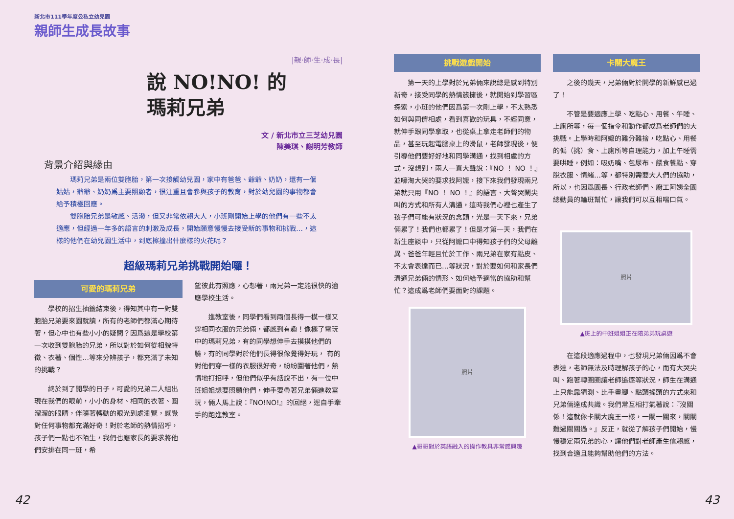新北市111學年度公私立幼兒園
親師生成長故事
|親·師·生·成·長|
說 NO!NO! 的
瑪莉兄弟
文 / 新北市立三芝幼兒園
陳美琪、謝明芳教師
背景介紹與緣由
瑪莉兄弟是兩位雙胞胎，第一次接觸幼兒園，家中有爸爸、爺爺、奶奶，還有一個姑姑，爺爺、奶奶爲主要照顧者，很注重且會參與孩子的教育，對於幼兒園的事物都會給予積極回應。
雙胞胎兄弟是敏感、活潑，但又非常依賴大人，小班剛開始上學的他們有一些不太適應，但經過一年多的語言的刺激及成長，開始願意慢慢去接受新的事物和挑戰…，這樣的他們在幼兒園生活中，到底擦撞出什麼樣的火花呢？
超級瑪莉兄弟挑戰開始囉！
可愛的瑪莉兄弟
學校的招生抽籤結束後，得知其中有一對雙胞胎兄弟要來園就讀，所有的老師們都滿心期待著，但心中也有些小小的疑問？因爲這是學校第一次收到雙胞胎的兄弟，所以對於如何從相貌特徵、衣著、個性…等來分辨孩子，都充滿了未知的挑戰？
終於到了開學的日子，可愛的兄弟二人組出現在我們的眼前，小小的身材、相同的衣著、圓溜溜的眼睛，伴隨著轉動的眼光到處瀏覽，感覺對任何事物都充滿好奇！對於老師的熱情招呼，孩子們一點也不陌生，我們也應家長的要求將他們安排在同一班，希
望彼此有照應，心想著，兩兄弟一定能很快的適應學校生活。
進教室後，同學們看到兩個長得一模一樣又穿相同衣服的兄弟倆，都感到有趣！像極了電玩中的瑪莉兄弟，有的同學想伸手去摸摸他們的臉，有的同學對於他們長得很像覺得好玩， 有的對他們穿一樣的衣服很好奇，紛紛圍著他們，熱情地打招呼，但他們似乎有話說不出，有一位中班姐姐想要照顧他們，伸手要帶著兄弟倆進教室玩，倆人馬上說：『NO!NO!』的回絕，逕自手牽手的跑進教室。
42
挑戰遊戲開始
第一天的上學對於兄弟倆來說總是感到特別新奇，接受同學的熱情簇擁後，就開始到學習區探索，小班的他們因爲第一次剛上學，不太熟悉如何與同儕相處，看到喜歡的玩具，不經同意，就伸手跟同學拿取，也從桌上拿走老師們的物品，甚至玩起電腦桌上的滑鼠，老師發現後，便引導他們要好好地和同學溝通，找到相處的方式。沒想到，兩人一直大聲說：『NO ！ NO ！』並嚎淘大哭的要求找阿嬤，接下來我們發現兩兄弟就只用『NO ！ NO ！』的語言、大聲哭鬧尖叫的方式和所有人溝通，這時我們心裡也產生了孩子們可能有狀況的念頭，光是一天下來，兄弟倆累了！我們也都累了！但是才第一天，我們在新生座談中，只從阿嬤口中得知孩子們的父母離異、爸爸年輕且忙於工作、兩兄弟在家有點皮、不太會表達而已…等狀況，對於要如何和家長們溝通兄弟倆的情形、如何給予適當的協助和幫忙？這成爲老師們要面對的課題。
照片
▲哥哥對於英語融入的操作教具非常感興趣
卡關大魔王
之後的幾天，兄弟倆對於開學的新鮮感已過了！
不管是要適應上學、吃點心、用餐、午睡、上廁所等，每一個指令和動作都成爲老師們的大挑戰。上學時和阿嬤的難分難捨，吃點心、用餐的偏（挑）食、上廁所等自理能力，加上午睡需要哄睡，例如：吸奶嘴、包尿布、餵食餐點、穿脫衣服、情緒…等，都特別需要大人們的協助，所以，也因爲園長、行政老師們、廚工阿姨全園總動員的輪班幫忙，讓我們可以互相喘口氣。
照片
▲班上的中班姐姐正在陪弟弟玩桌遊
在這段適應過程中，也發現兄弟倆因爲不會表達，老師無法及時理解孩子的心，而有大哭尖叫、跑著轉圈圈讓老師追逐等狀況，師生在溝通上只能靠猜測、比手畫腳、點頭搖頭的方式來和兄弟倆達成共識。我們常互相打氣著說：『沒關係！這就像卡關大魔王一樣，一關一關來，關關難過關關過。』反正，就從了解孩子們開始，慢慢穩定兩兄弟的心，讓他們對老師產生信賴感，找到合適且能夠幫助他們的方法。
43